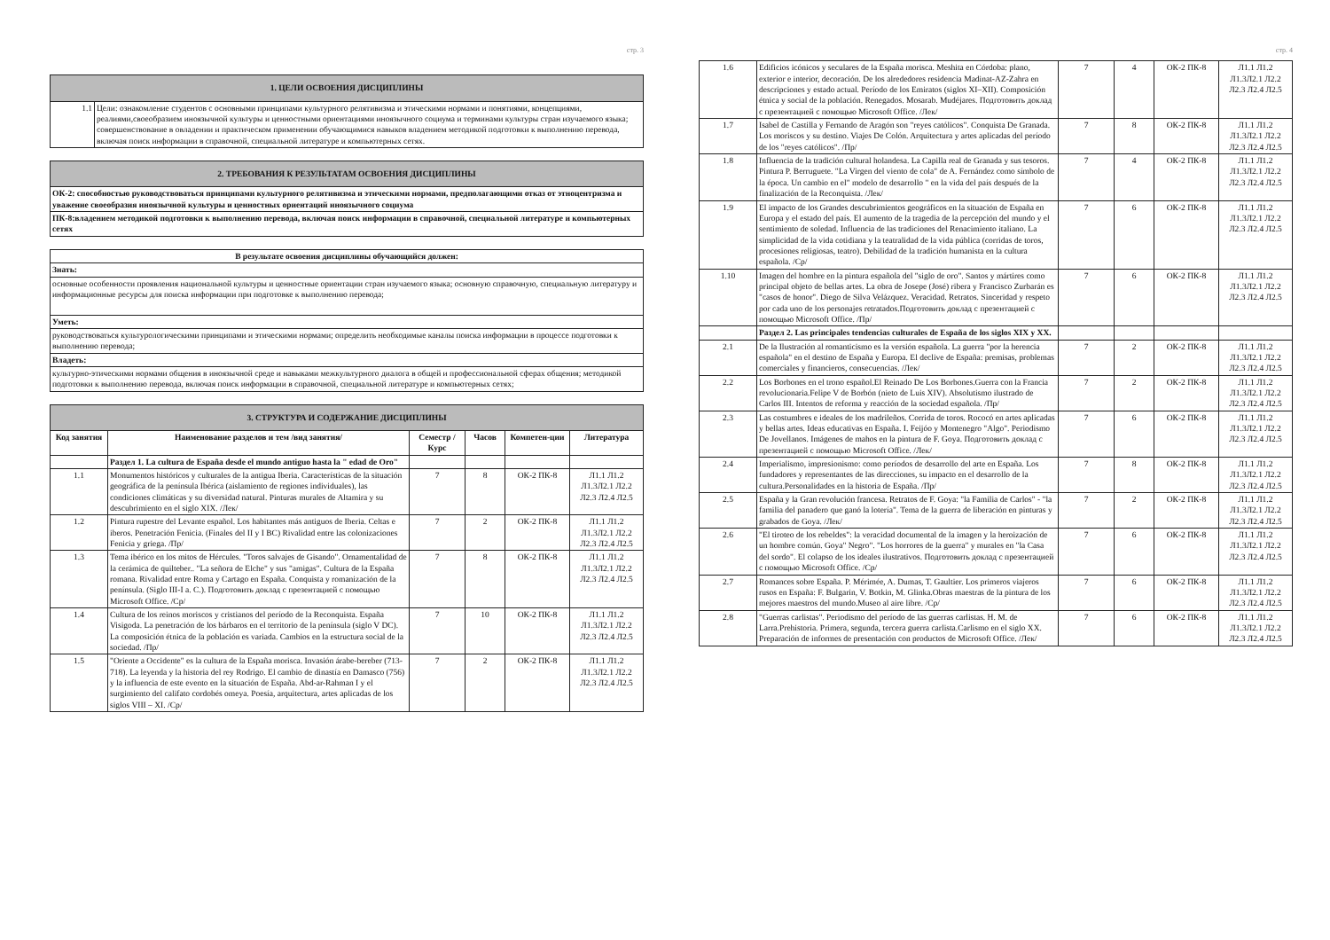стр. 3
| 1. ЦЕЛИ ОСВОЕНИЯ ДИСЦИПЛИНЫ | |
| 1.1 | Цели: ознакомление студентов с основными принципами культурного релятивизма и этическими нормами и понятиями, концепциями, реалиями,своеобразием иноязычной культуры и ценностными ориентациями иноязычного социума и терминами культуры стран изучаемого языка; совершенствование в овладении и практическом применении обучающимися навыков владением методикой подготовки к выполнению перевода, включая поиск информации в справочной, специальной литературе и компьютерных сетях. |
| 2. ТРЕБОВАНИЯ К РЕЗУЛЬТАТАМ ОСВОЕНИЯ ДИСЦИПЛИНЫ |
| ОК-2: способностью руководствоваться принципами культурного релятивизма и этическими нормами, предполагающими отказ от этноцентризма и уважение своеобразия иноязычной культуры и ценностных ориентаций иноязычного социума |
| ПК-8:владением методикой подготовки к выполнению перевода, включая поиск информации в справочной, специальной литературе и компьютерных сетях |
| В результате освоения дисциплины обучающийся должен: |
| Знать: |
| основные особенности проявления национальной культуры и ценностные ориентации стран изучаемого языка; основную справочную, специальную литературу и информационные ресурсы для поиска информации при подготовке к выполнению перевода; |
| Уметь: |
| руководствоваться культурологическими принципами и этическими нормами; определить необходимые каналы поиска информации в процессе подготовки к выполнению перевода; |
| Владеть: |
| культурно-этическими нормами общения в иноязычной среде и навыками межкультурного диалога в общей и профессиональной сферах общения; методикой подготовки к выполнению перевода, включая поиск информации в справочной, специальной литературе и компьютерных сетях; |
| 3. СТРУКТУРА И СОДЕРЖАНИЕ ДИСЦИПЛИНЫ | | | | | |
| Код занятия | Наименование разделов и тем /вид занятия/ | Семестр / Курс | Часов | Компетен-ции | Литература |
| | Раздел 1. La cultura de España desde el mundo antiguo hasta la " edad de Oro" | | | | |
| 1.1 | Monumentos históricos y culturales de la antigua Iberia. Características de la situación geográfica de la península Ibérica (aislamiento de regiones individuales), las condiciones climáticas y su diversidad natural. Pinturas murales de Altamira y su descubrimiento en el siglo XIX. /Лек/ | 7 | 8 | ОК-2 ПК-8 | Л1.1 Л1.2 Л1.3Л2.1 Л2.2 Л2.3 Л2.4 Л2.5 |
| 1.2 | Pintura rupestre del Levante español. Los habitantes más antiguos de Iberia. Celtas e iberos. Penetración Fenicia. (Finales del II y I BC) Rivalidad entre las colonizaciones Fenicia y griega. /Пр/ | 7 | 2 | ОК-2 ПК-8 | Л1.1 Л1.2 Л1.3Л2.1 Л2.2 Л2.3 Л2.4 Л2.5 |
| 1.3 | Tema ibérico en los mitos de Hércules. "Toros salvajes de Gisando". Ornamentalidad de la cerámica de quilteber.. "La señora de Elche" y sus "amigas". Cultura de la España romana. Rivalidad entre Roma y Cartago en España. Conquista y romanización de la península. (Siglo III-I a. C.). Подготовить доклад с презентацией с помощью Microsoft Office. /Ср/ | 7 | 8 | ОК-2 ПК-8 | Л1.1 Л1.2 Л1.3Л2.1 Л2.2 Л2.3 Л2.4 Л2.5 |
| 1.4 | Cultura de los reinos moriscos y cristianos del período de la Reconquista. España Visigoda. La penetración de los bárbaros en el territorio de la península (siglo V DC). La composición étnica de la población es variada. Cambios en la estructura social de la sociedad. /Пр/ | 7 | 10 | ОК-2 ПК-8 | Л1.1 Л1.2 Л1.3Л2.1 Л2.2 Л2.3 Л2.4 Л2.5 |
| 1.5 | "Oriente a Occidente" es la cultura de la España morisca. Invasión árabe-bereber (713-718). La leyenda y la historia del rey Rodrigo. El cambio de dinastía en Damasco (756) y la influencia de este evento en la situación de España. Abd-ar-Rahman I y el surgimiento del califato cordobés omeya. Poesía, arquitectura, artes aplicadas de los siglos VIII – XI. /Ср/ | 7 | 2 | ОК-2 ПК-8 | Л1.1 Л1.2 Л1.3Л2.1 Л2.2 Л2.3 Л2.4 Л2.5 |
стр. 4
| 1.6 | Edificios icónicos y seculares de la España morisca. Meshita en Córdoba: plano, exterior e interior, decoración. De los alrededores residencia Madinat-AZ-Zahra en descripciones y estado actual. Período de los Emiratos (siglos XI–XII). Composición étnica y social de la población. Renegados. Mosarab. Mudéjares. Подготовить доклад с презентацией с помощью Microsoft Office. /Лек/ | 7 | 4 | ОК-2 ПК-8 | Л1.1 Л1.2 Л1.3Л2.1 Л2.2 Л2.3 Л2.4 Л2.5 |
| 1.7 | Isabel de Castilla y Fernando de Aragón son "reyes católicos". Conquista De Granada. Los moriscos y su destino. Viajes De Colón. Arquitectura y artes aplicadas del período de los "reyes católicos". /Пр/ | 7 | 8 | ОК-2 ПК-8 | Л1.1 Л1.2 Л1.3Л2.1 Л2.2 Л2.3 Л2.4 Л2.5 |
| 1.8 | Influencia de la tradición cultural holandesa. La Capilla real de Granada y sus tesoros. Pintura P. Berruguete. "La Virgen del viento de cola" de A. Fernández como símbolo de la época. Un cambio en el" modelo de desarrollo " en la vida del país después de la finalización de la Reconquista. /Лек/ | 7 | 4 | ОК-2 ПК-8 | Л1.1 Л1.2 Л1.3Л2.1 Л2.2 Л2.3 Л2.4 Л2.5 |
| 1.9 | El impacto de los Grandes descubrimientos geográficos en la situación de España en Europa y el estado del país. El aumento de la tragedia de la percepción del mundo y el sentimiento de soledad. Influencia de las tradiciones del Renacimiento italiano. La simplicidad de la vida cotidiana y la teatralidad de la vida pública (corridas de toros, procesiones religiosas, teatro). Debilidad de la tradición humanista en la cultura española. /Ср/ | 7 | 6 | ОК-2 ПК-8 | Л1.1 Л1.2 Л1.3Л2.1 Л2.2 Л2.3 Л2.4 Л2.5 |
| 1.10 | Imagen del hombre en la pintura española del "siglo de oro". Santos y mártires como principal objeto de bellas artes. La obra de Josepe (José) ribera y Francisco Zurbarán es "casos de honor". Diego de Silva Velázquez. Veracidad. Retratos. Sinceridad y respeto por cada uno de los personajes retratados.Подготовить доклад с презентацией с помощью Microsoft Office. /Пр/ | 7 | 6 | ОК-2 ПК-8 | Л1.1 Л1.2 Л1.3Л2.1 Л2.2 Л2.3 Л2.4 Л2.5 |
| | Раздел 2. Las principales tendencias culturales de España de los siglos XIX y XX. | | | | |
| 2.1 | De la Ilustración al romanticismo es la versión española. La guerra "por la herencia española" en el destino de España y Europa. El declive de España: premisas, problemas comerciales y financieros, consecuencias. /Лек/ | 7 | 2 | ОК-2 ПК-8 | Л1.1 Л1.2 Л1.3Л2.1 Л2.2 Л2.3 Л2.4 Л2.5 |
| 2.2 | Los Borbones en el trono español.El Reinado De Los Borbones.Guerra con la Francia revolucionaria.Felipe V de Borbón (nieto de Luis XIV). Absolutismo ilustrado de Carlos III. Intentos de reforma y reacción de la sociedad española. /Пр/ | 7 | 2 | ОК-2 ПК-8 | Л1.1 Л1.2 Л1.3Л2.1 Л2.2 Л2.3 Л2.4 Л2.5 |
| 2.3 | Las costumbres e ideales de los madrileños. Corrida de toros. Rococó en artes aplicadas y bellas artes. Ideas educativas en España. I. Feijóo y Montenegro "Algo". Periodismo De Jovellanos. Imágenes de mahos en la pintura de F. Goya. Подготовить доклад с презентацией с помощью Microsoft Office. /Лек/ | 7 | 6 | ОК-2 ПК-8 | Л1.1 Л1.2 Л1.3Л2.1 Л2.2 Л2.3 Л2.4 Л2.5 |
| 2.4 | Imperialismo, impresionismo: como períodos de desarrollo del arte en España. Los fundadores y representantes de las direcciones, su impacto en el desarrollo de la cultura.Personalidades en la historia de España. /Пр/ | 7 | 8 | ОК-2 ПК-8 | Л1.1 Л1.2 Л1.3Л2.1 Л2.2 Л2.3 Л2.4 Л2.5 |
| 2.5 | España y la Gran revolución francesa. Retratos de F. Goya: "la Familia de Carlos" - "la familia del panadero que ganó la lotería". Tema de la guerra de liberación en pinturas y grabados de Goya. /Лек/ | 7 | 2 | ОК-2 ПК-8 | Л1.1 Л1.2 Л1.3Л2.1 Л2.2 Л2.3 Л2.4 Л2.5 |
| 2.6 | "El tiroteo de los rebeldes": la veracidad documental de la imagen y la heroización de un hombre común. Goya" Negro". "Los horrores de la guerra" y murales en "la Casa del sordo". El colapso de los ideales ilustrativos. Подготовить доклад с презентацией с помощью Microsoft Office. /Ср/ | 7 | 6 | ОК-2 ПК-8 | Л1.1 Л1.2 Л1.3Л2.1 Л2.2 Л2.3 Л2.4 Л2.5 |
| 2.7 | Romances sobre España. P. Mérimée, A. Dumas, T. Gaultier. Los primeros viajeros rusos en España: F. Bulgarin, V. Botkin, M. Glinka.Obras maestras de la pintura de los mejores maestros del mundo.Museo al aire libre. /Ср/ | 7 | 6 | ОК-2 ПК-8 | Л1.1 Л1.2 Л1.3Л2.1 Л2.2 Л2.3 Л2.4 Л2.5 |
| 2.8 | "Guerras carlistas". Periodismo del período de las guerras carlistas. H. M. de Larra.Prehistoria. Primera, segunda, tercera guerra carlista.Carlismo en el siglo XX. Preparación de informes de presentación con productos de Microsoft Office. /Лек/ | 7 | 6 | ОК-2 ПК-8 | Л1.1 Л1.2 Л1.3Л2.1 Л2.2 Л2.3 Л2.4 Л2.5 |